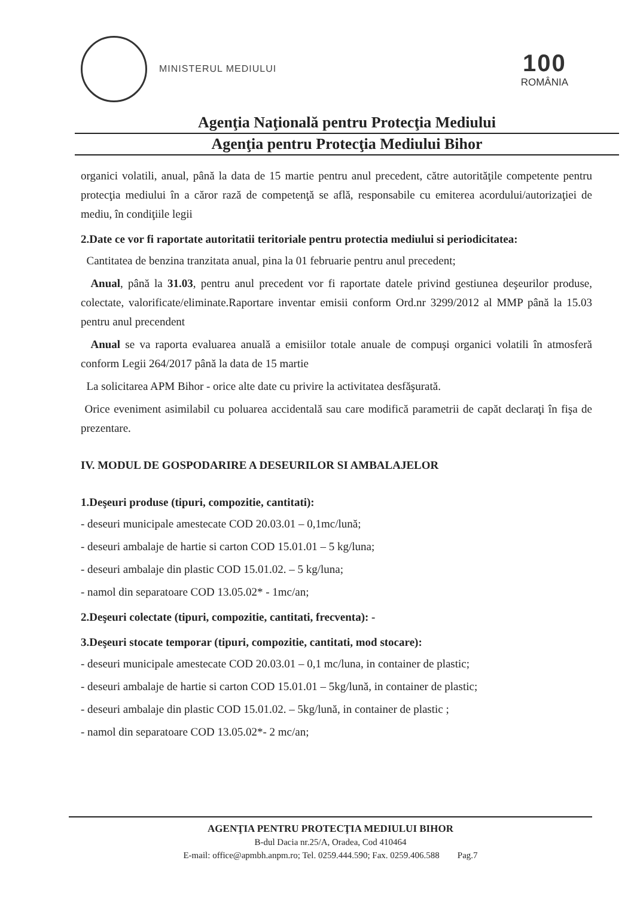MINISTERUL MEDIULUI
100
ROMÂNIA
Agenţia Naţională pentru Protecţia Mediului
Agenţia pentru Protecţia Mediului Bihor
organici volatili, anual, până la data de 15 martie pentru anul precedent, către autorităţile competente pentru protecţia mediului în a căror rază de competenţă se află, responsabile cu emiterea acordului/autorizaţiei de mediu, în condiţiile legii
2.Date ce vor fi raportate autoritatii teritoriale pentru protectia mediului si periodicitatea:
Cantitatea de benzina tranzitata anual, pina la 01 februarie pentru anul precedent;
Anual, până la 31.03, pentru anul precedent vor fi raportate datele privind gestiunea deşeurilor produse, colectate, valorificate/eliminate.Raportare inventar emisii conform Ord.nr 3299/2012 al MMP până la 15.03 pentru anul precendent
Anual se va raporta evaluarea anuală a emisiilor totale anuale de compuşi organici volatili în atmosferă conform Legii 264/2017 până la data de 15 martie
La solicitarea APM Bihor - orice alte date cu privire la activitatea desfăşurată.
Orice eveniment asimilabil cu poluarea accidentală sau care modifică parametrii de capăt declaraţi în fişa de prezentare.
IV. MODUL DE GOSPODARIRE A DESEURILOR SI AMBALAJELOR
1.Deşeuri produse (tipuri, compozitie, cantitati):
- deseuri municipale amestecate COD 20.03.01 – 0,1mc/lună;
- deseuri ambalaje de hartie si carton COD 15.01.01 – 5 kg/luna;
- deseuri ambalaje din plastic COD 15.01.02. – 5 kg/luna;
- namol din separatoare COD 13.05.02* - 1mc/an;
2.Deşeuri colectate (tipuri, compozitie, cantitati, frecventa): -
3.Deşeuri stocate temporar (tipuri, compozitie, cantitati, mod stocare):
- deseuri municipale amestecate COD 20.03.01 – 0,1 mc/luna, in container de plastic;
- deseuri ambalaje de hartie si carton COD 15.01.01 – 5kg/lună, in container de plastic;
- deseuri ambalaje din plastic COD 15.01.02. – 5kg/lună, in container de plastic ;
- namol din separatoare COD 13.05.02*- 2 mc/an;
AGENŢIA PENTRU PROTECŢIA MEDIULUI BIHOR
B-dul Dacia nr.25/A, Oradea, Cod 410464
E-mail: office@apmbh.anpm.ro; Tel. 0259.444.590; Fax. 0259.406.588 Pag.7